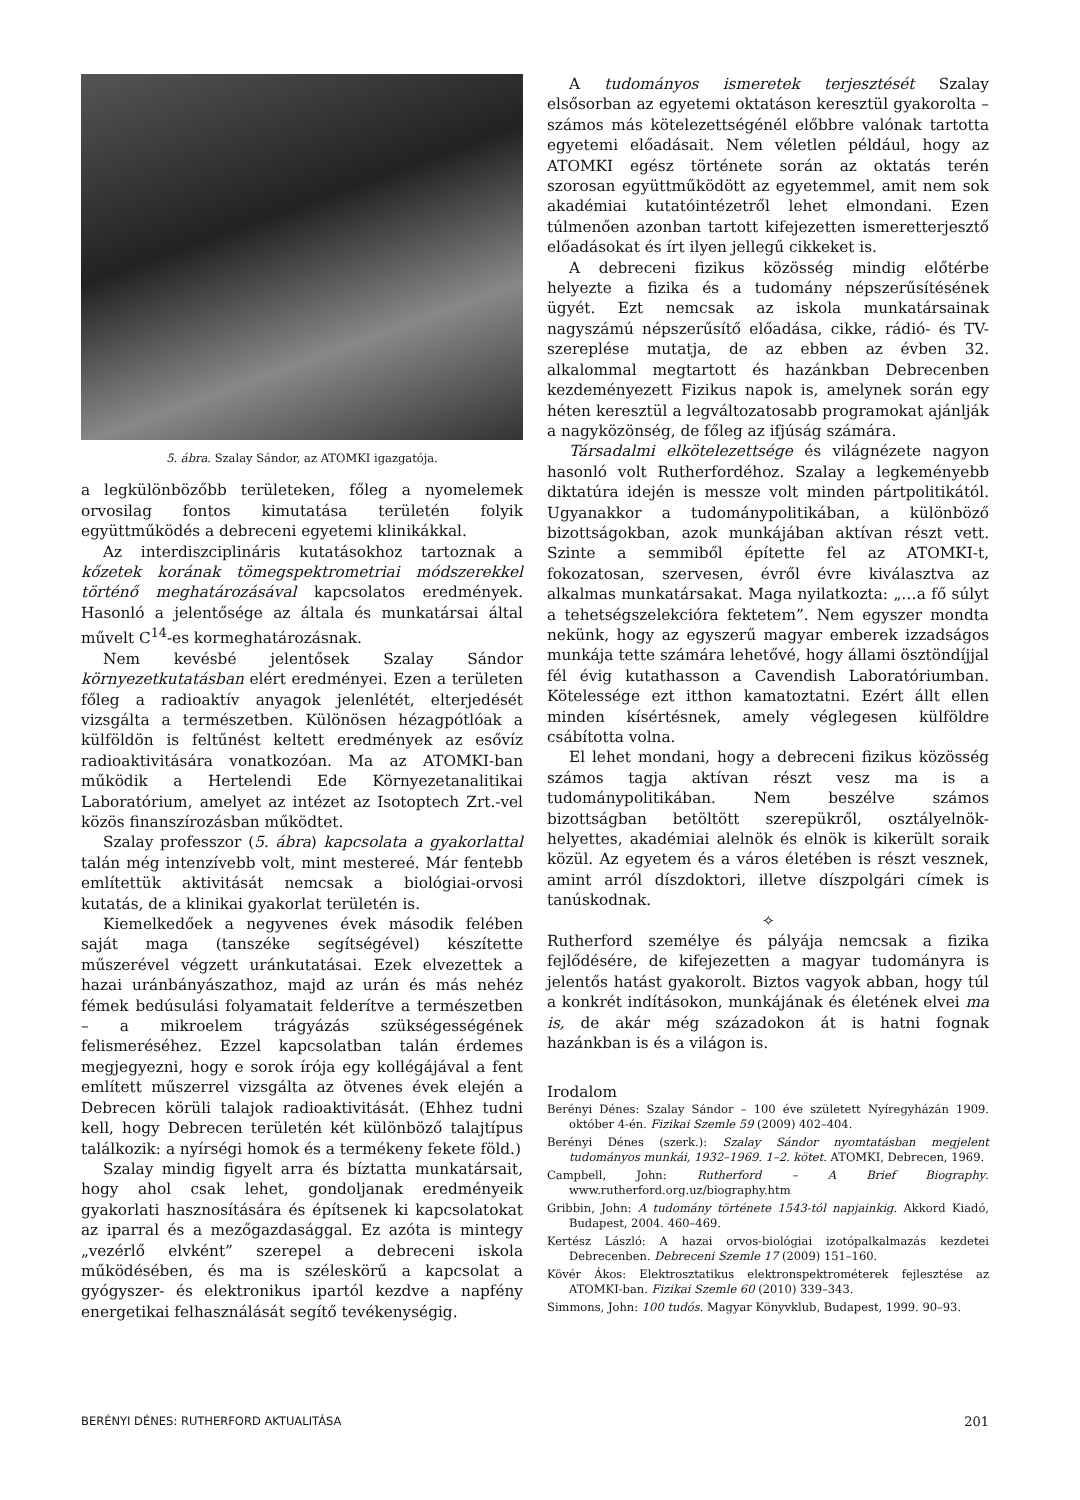5. ábra. Szalay Sándor, az ATOMKI igazgatója.
a legkülönbözőbb területeken, főleg a nyomelemek orvosilag fontos kimutatása területén folyik együttműködés a debreceni egyetemi klinikákkal.
Az interdiszciplináris kutatásokhoz tartoznak a kőzetek korának tömegspektrometriai módszerekkel történő meghatározásával kapcsolatos eredmények. Hasonló a jelentősége az általa és munkatársai által művelt C<sup>14</sup>-es kormeghatározásnak.
Nem kevésbé jelentősek Szalay Sándor környezetkutatásban elért eredményei. Ezen a területen főleg a radioaktív anyagok jelenlétét, elterjedését vizsgálta a természetben. Különösen hézagpótlóak a külföldön is feltűnést keltett eredmények az esővíz radioaktivitására vonatkozóan. Ma az ATOMKI-ban működik a Hertelendi Ede Környezetanalitikai Laboratórium, amelyet az intézet az Isotoptech Zrt.-vel közös finanszírozásban működtet.
Szalay professzor (5. ábra) kapcsolata a gyakorlattal talán még intenzívebb volt, mint mestereé. Már fentebb említettük aktivitását nemcsak a biológiai-orvosi kutatás, de a klinikai gyakorlat területén is.
Kiemelkedőek a negyvenes évek második felében saját maga (tanszéke segítségével) készítette műszerével végzett uránkutatásai. Ezek elvezettek a hazai uránbányászathoz, majd az urán és más nehéz fémek bedúsulási folyamatait felderítve a természetben – a mikroelem trágyázás szükségességének felismeréséhez. Ezzel kapcsolatban talán érdemes megjegyezni, hogy e sorok írója egy kollégájával a fent említett műszerrel vizsgálta az ötvenes évek elején a Debrecen körüli talajok radioaktivitását. (Ehhez tudni kell, hogy Debrecen területén két különböző talajtípus találkozik: a nyírségi homok és a termékeny fekete föld.)
Szalay mindig figyelt arra és bíztatta munkatársait, hogy ahol csak lehet, gondoljanak eredményeik gyakorlati hasznosítására és építsenek ki kapcsolatokat az iparral és a mezőgazdasággal. Ez azóta is mintegy „vezérlő elvként” szerepel a debreceni iskola működésében, és ma is széleskörű a kapcsolat a gyógyszer- és elektronikus ipartól kezdve a napfény energetikai felhasználását segítő tevékenységig.
A tudományos ismeretek terjesztését Szalay elsősorban az egyetemi oktatáson keresztül gyakorolta – számos más kötelezettségénél előbbre valónak tartotta egyetemi előadásait. Nem véletlen például, hogy az ATOMKI egész története során az oktatás terén szorosan együttműködött az egyetemmel, amit nem sok akadémiai kutatóintézetről lehet elmondani. Ezen túlmenően azonban tartott kifejezetten ismeretterjesztő előadásokat és írt ilyen jellegű cikkeket is.
A debreceni fizikus közösség mindig előtérbe helyezte a fizika és a tudomány népszerűsítésének ügyét. Ezt nemcsak az iskola munkatársainak nagyszámú népszerűsítő előadása, cikke, rádió- és TV-szereplése mutatja, de az ebben az évben 32. alkalommal megtartott és hazánkban Debrecenben kezdeményezett Fizikus napok is, amelynek során egy héten keresztül a legváltozatosabb programokat ajánlják a nagyközönség, de főleg az ifjúság számára.
Társadalmi elkötelezettsége és világnézete nagyon hasonló volt Rutherfordéhoz. Szalay a legkeményebb diktatúra idején is messze volt minden pártpolitikától. Ugyanakkor a tudománypolitikában, a különböző bizottságokban, azok munkájában aktívan részt vett. Szinte a semmiből építette fel az ATOMKI-t, fokozatosan, szervesen, évről évre kiválasztva az alkalmas munkatársakat. Maga nyilatkozta: „…a fő súlyt a tehetségszelekcióra fektetem”. Nem egyszer mondta nekünk, hogy az egyszerű magyar emberek izzadságos munkája tette számára lehetővé, hogy állami ösztöndíjjal fél évig kutathasson a Cavendish Laboratóriumban. Kötelessége ezt itthon kamatoztatni. Ezért állt ellen minden kísértésnek, amely véglegesen külföldre csábította volna.
El lehet mondani, hogy a debreceni fizikus közösség számos tagja aktívan részt vesz ma is a tudománypolitikában. Nem beszélve számos bizottságban betöltött szerepükről, osztályelnök-helyettes, akadémiai alelnök és elnök is kikerült soraik közül. Az egyetem és a város életében is részt vesznek, amint arról díszdoktori, illetve díszpolgári címek is tanúskodnak.
✧
Rutherford személye és pályája nemcsak a fizika fejlődésére, de kifejezetten a magyar tudományra is jelentős hatást gyakorolt. Biztos vagyok abban, hogy túl a konkrét indításokon, munkájának és életének elvei ma is, de akár még századokon át is hatni fognak hazánkban is és a világon is.
Irodalom
Berényi Dénes: Szalay Sándor – 100 éve született Nyíregyházán 1909. október 4-én. Fizikai Szemle 59 (2009) 402–404.
Berényi Dénes (szerk.): Szalay Sándor nyomtatásban megjelent tudományos munkái, 1932–1969. 1–2. kötet. ATOMKI, Debrecen, 1969.
Campbell, John: Rutherford – A Brief Biography. www.rutherford.org.uz/biography.htm
Gribbin, John: A tudomány története 1543-tól napjainkig. Akkord Kiadó, Budapest, 2004. 460–469.
Kertész László: A hazai orvos-biológiai izotópalkalmazás kezdetei Debrecenben. Debreceni Szemle 17 (2009) 151–160.
Kövér Ákos: Elektrosztatikus elektronspektrométerek fejlesztése az ATOMKI-ban. Fizikai Szemle 60 (2010) 339–343.
Simmons, John: 100 tudós. Magyar Könyvklub, Budapest, 1999. 90–93.
BERÉNYI DÉNES: RUTHERFORD AKTUALITÁSA 201